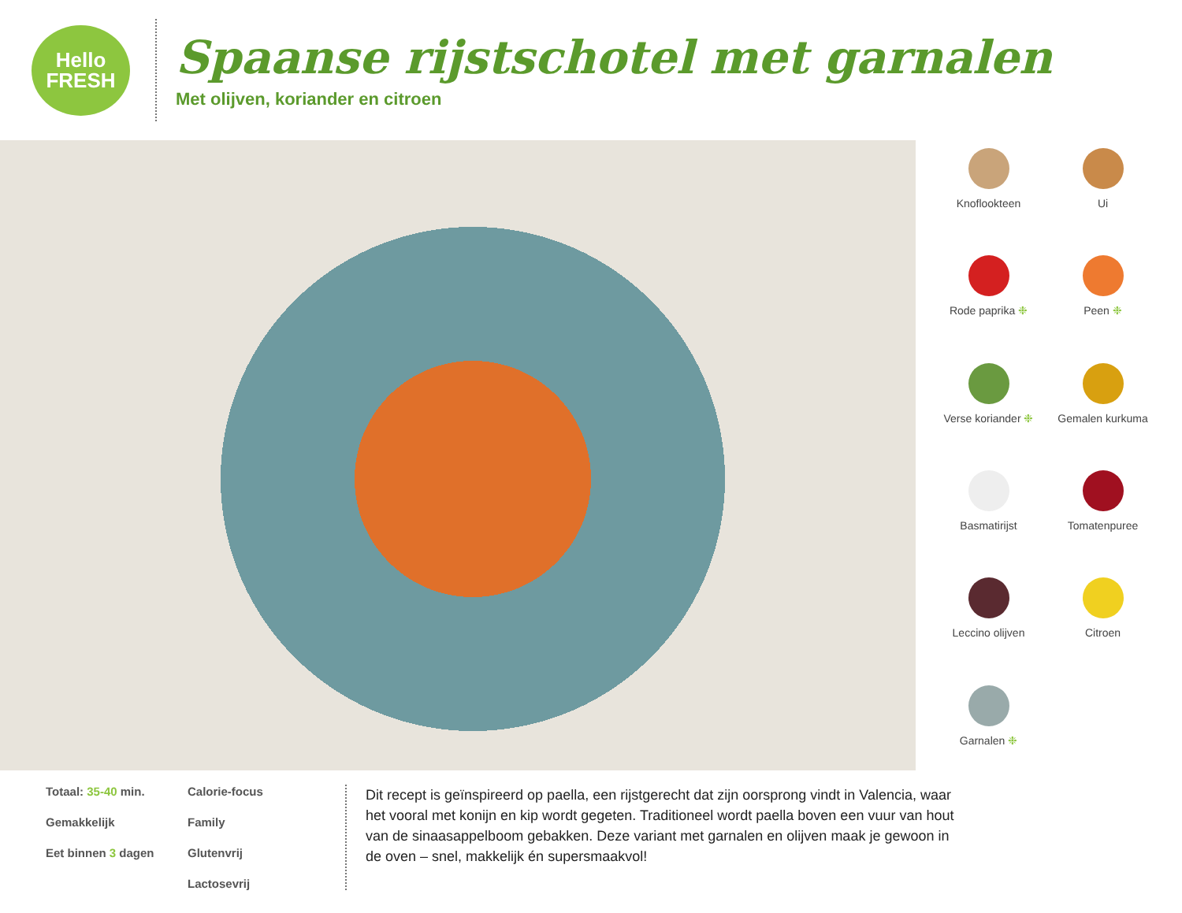Hello
FRESH
Spaanse rijstschotel met garnalen
Met olijven, koriander en citroen
Knoflookteen
Ui
Rode paprika ❉
Peen ❉
Verse koriander ❉
Gemalen kurkuma
Basmatirijst
Tomatenpuree
Leccino olijven
Citroen
Garnalen ❉
Totaal: 35-40 min.
Calorie-focus
Gemakkelijk
Family
Eet binnen 3 dagen
Glutenvrij
Lactosevrij
Dit recept is geïnspireerd op paella, een rijstgerecht dat zijn oorsprong vindt in Valencia, waar het vooral met konijn en kip wordt gegeten. Traditioneel wordt paella boven een vuur van hout van de sinaasappelboom gebakken. Deze variant met garnalen en olijven maak je gewoon in de oven – snel, makkelijk én supersmaakvol!